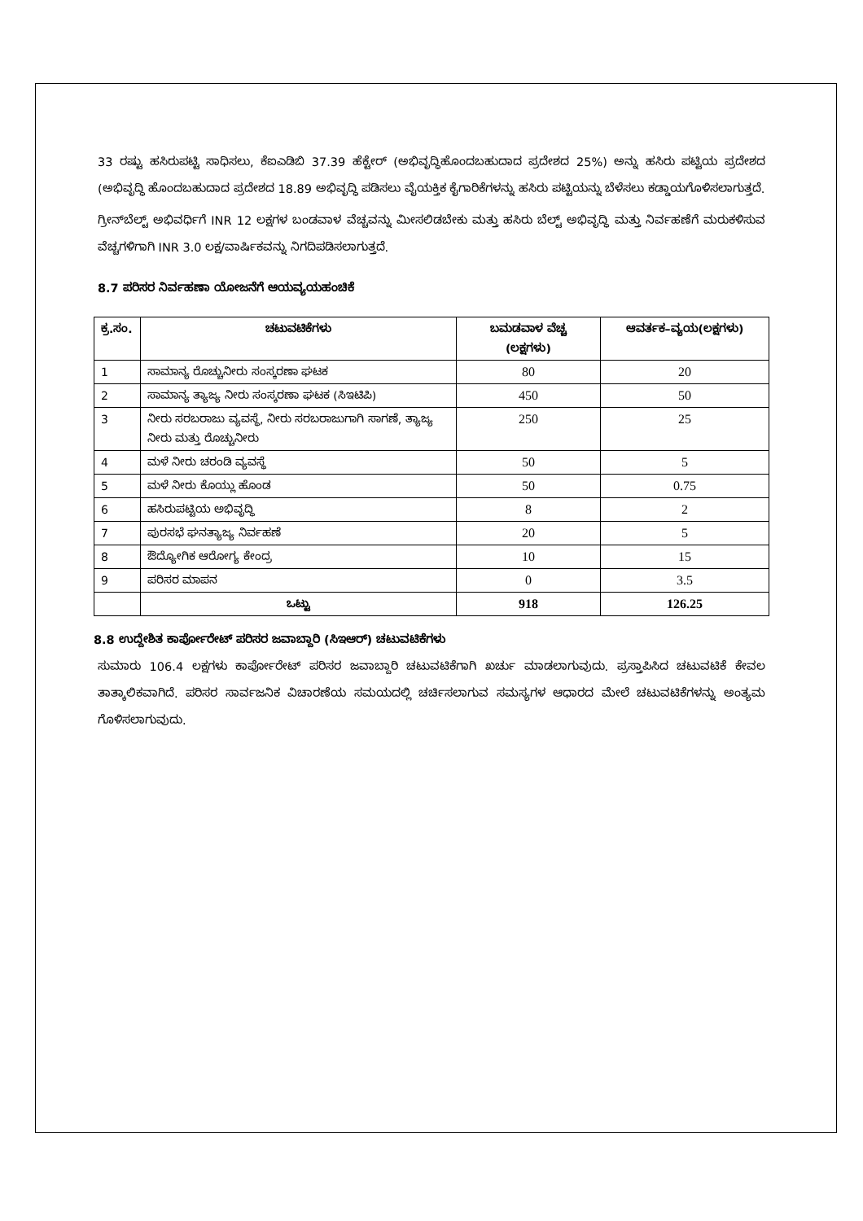33 ರಷ್ಟು ಹಸಿರುಪಟ್ಟಿ ಸಾಧಿಸಲು, ಕೆಐಎಡಿಬಿ 37.39 ಹೆಕ್ಟೇರ್ (ಅಭಿವೃದ್ಧಿಹೊಂದಬಹುದಾದ ಪ್ರದೇಶದ 25%) ಅನ್ನು ಹಸಿರು ಪಟ್ಟಿಯ ಪ್ರದೇಶದ (ಅಭಿವೃದ್ಧಿ ಹೊಂದಬಹುದಾದ ಪ್ರದೇಶದ 18.89 ಅಭಿವೃದ್ಧಿ ಪಡಿಸಲು ವೈಯಕ್ತಿಕ ಕೈಗಾರಿಕೆಗಳನ್ನು ಹಸಿರು ಪಟ್ಟಿಯನ್ನು ಬೆಳೆಸಲು ಕಡ್ಡಾಯಗೊಳಿಸಲಾಗುತ್ತದೆ.
ಗ್ರೀನ್‌ಬೆಲ್ಟ್ ಅಭಿವರ್ಧಿಗೆ INR 12 ಲಕ್ಷಗಳ ಬಂಡವಾಳ ವೆಚ್ಚವನ್ನು ಮೀಸಲಿಡಬೇಕು ಮತ್ತು ಹಸಿರು ಬೆಲ್ಟ್ ಅಭಿವೃದ್ಧಿ ಮತ್ತು ನಿರ್ವಹಣೆಗೆ ಮರುಕಳಿಸುವ ವೆಚ್ಚಗಳಿಗಾಗಿ INR 3.0 ಲಕ್ಷ/ವಾರ್ಷಿಕವನ್ನು ನಿಗದಿಪಡಿಸಲಾಗುತ್ತದೆ.
8.7 ಪರಿಸರ ನಿರ್ವಹಣಾ ಯೋಜನೆಗೆ ಆಯವ್ಯಯಹಂಚಿಕೆ
| ಕ್ರ.ಸಂ. | ಚಟುವಟಿಕೆಗಳು | ಬಮಡವಾಳ ವೆಚ್ಚ (ಲಕ್ಷಗಳು) | ಆವರ್ತಕ–ವ್ಯಯ(ಲಕ್ಷಗಳು) |
| --- | --- | --- | --- |
| 1 | ಸಾಮಾನ್ಯ ರೊಚ್ಚುನೀರು ಸಂಸ್ಕರಣಾ ಘಟಕ | 80 | 20 |
| 2 | ಸಾಮಾನ್ಯ ತ್ಯಾಜ್ಯ ನೀರು ಸಂಸ್ಕರಣಾ ಘಟಕ (ಸಿಇಟಿಪಿ) | 450 | 50 |
| 3 | ನೀರು ಸರಬರಾಜು ವ್ಯವಸ್ಥೆ, ನೀರು ಸರಬರಾಜುಗಾಗಿ ಸಾಗಣೆ, ತ್ಯಾಜ್ಯ ನೀರು ಮತ್ತು ರೊಚ್ಚುನೀರು | 250 | 25 |
| 4 | ಮಳೆ ನೀರು ಚರಂಡಿ ವ್ಯವಸ್ಥೆ | 50 | 5 |
| 5 | ಮಳೆ ನೀರು ಕೊಯ್ಲು ಹೊಂಡ | 50 | 0.75 |
| 6 | ಹಸಿರುಪಟ್ಟಿಯ ಅಭಿವೃದ್ಧಿ | 8 | 2 |
| 7 | ಪುರಸಭೆ ಘನತ್ಯಾಜ್ಯ ನಿರ್ವಹಣೆ | 20 | 5 |
| 8 | ಔದ್ಯೋಗಿಕ ಆರೋಗ್ಯ ಕೇಂದ್ರ | 10 | 15 |
| 9 | ಪರಿಸರ ಮಾಪನ | 0 | 3.5 |
| | ಒಟ್ಟು | 918 | 126.25 |
8.8 ಉದ್ದೇಶಿತ ಕಾರ್ಪೋರೇಟ್ ಪರಿಸರ ಜವಾಬ್ದಾರಿ (ಸಿಇಆರ್) ಚಟುವಟಿಕೆಗಳು
ಸುಮಾರು 106.4 ಲಕ್ಷಗಳು ಕಾರ್ಪೋರೇಟ್ ಪರಿಸರ ಜವಾಬ್ದಾರಿ ಚಟುವಟಿಕೆಗಾಗಿ ಖರ್ಚು ಮಾಡಲಾಗುವುದು. ಪ್ರಸ್ತಾಪಿಸಿದ ಚಟುವಟಿಕೆ ಕೇವಲ ತಾತ್ಕಾಲಿಕವಾಗಿದೆ. ಪರಿಸರ ಸಾರ್ವಜನಿಕ ವಿಚಾರಣೆಯ ಸಮಯದಲ್ಲಿ ಚರ್ಚಿಸಲಾಗುವ ಸಮಸ್ಯಗಳ ಆಧಾರದ ಮೇಲೆ ಚಟುವಟಿಕೆಗಳನ್ನು ಅಂತ್ಯಮ ಗೊಳಿಸಲಾಗುವುದು.